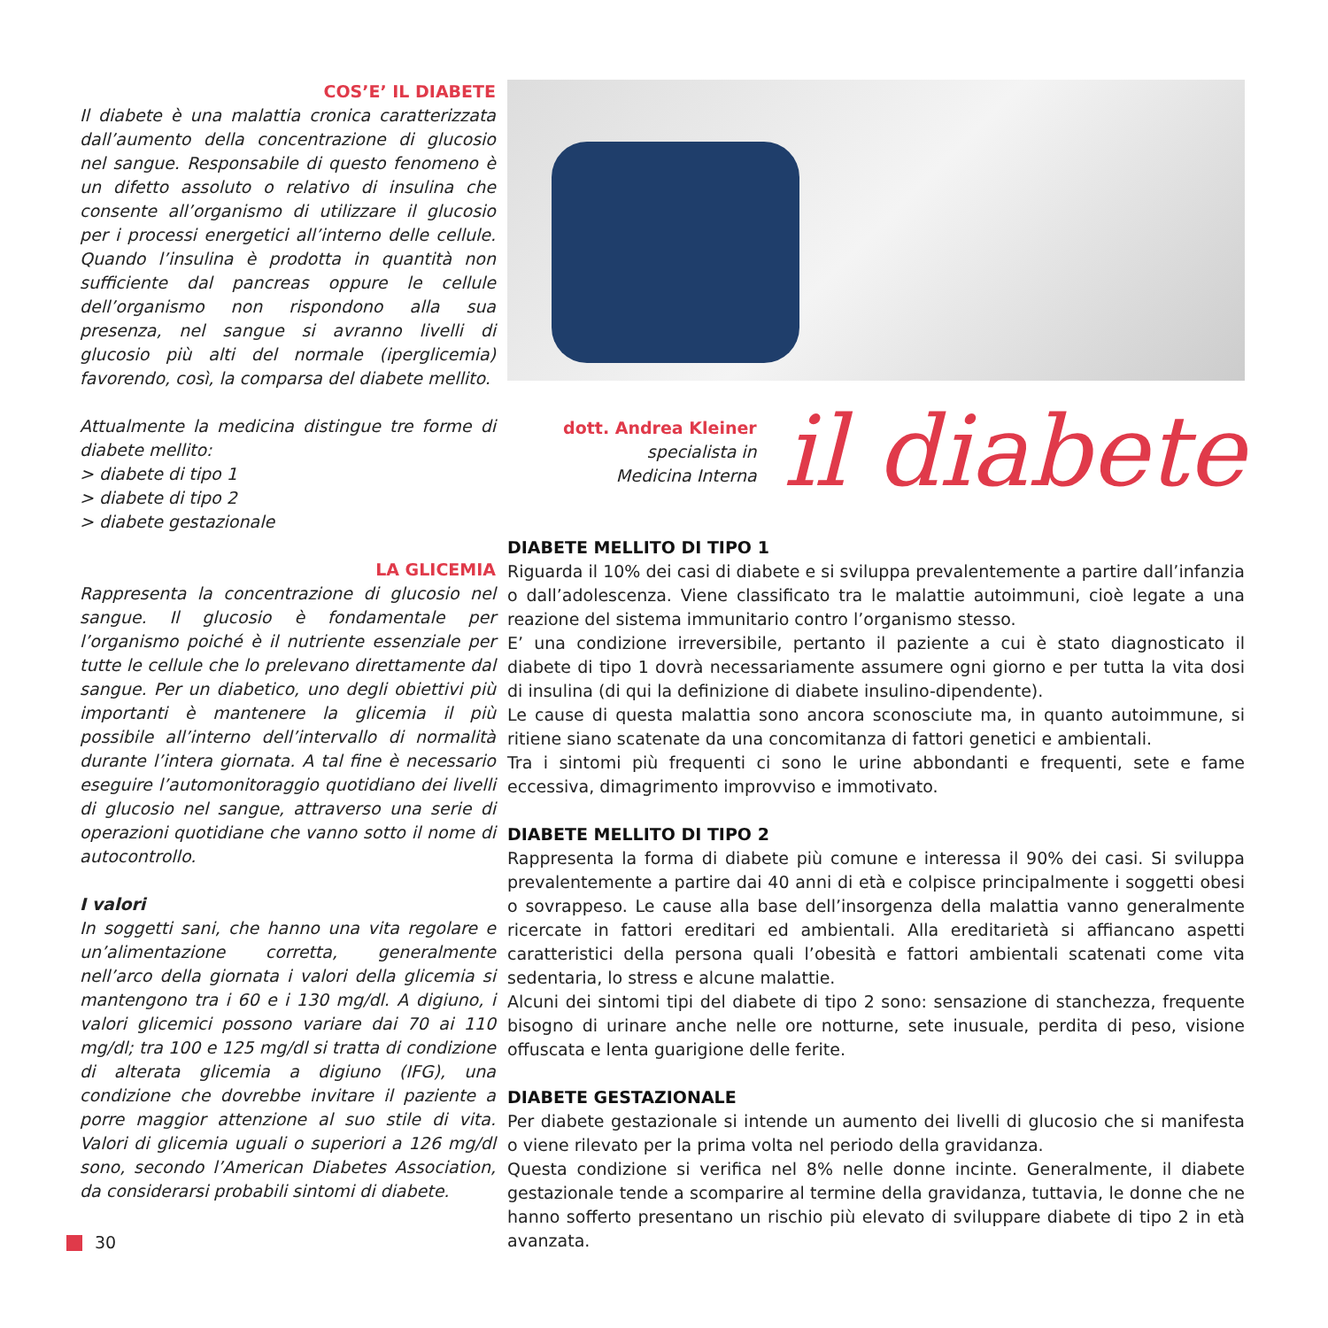COS’E’ IL DIABETE
Il diabete è una malattia cronica caratterizzata dall’aumento della concentrazione di glucosio nel sangue. Responsabile di questo fenomeno è un difetto assoluto o relativo di insulina che consente all’organismo di utilizzare il glucosio per i processi energetici all’interno delle cellule. Quando l’insulina è prodotta in quantità non sufficiente dal pancreas oppure le cellule dell’organismo non rispondono alla sua presenza, nel sangue si avranno livelli di glucosio più alti del normale (iperglicemia) favorendo, così, la comparsa del diabete mellito.
Attualmente la medicina distingue tre forme di diabete mellito:
> diabete di tipo 1
> diabete di tipo 2
> diabete gestazionale
LA GLICEMIA
Rappresenta la concentrazione di glucosio nel sangue. Il glucosio è fondamentale per l’organismo poiché è il nutriente essenziale per tutte le cellule che lo prelevano direttamente dal sangue. Per un diabetico, uno degli obiettivi più importanti è mantenere la glicemia il più possibile all’interno dell’intervallo di normalità durante l’intera giornata. A tal fine è necessario eseguire l’automonitoraggio quotidiano dei livelli di glucosio nel sangue, attraverso una serie di operazioni quotidiane che vanno sotto il nome di autocontrollo.
I valori
In soggetti sani, che hanno una vita regolare e un’alimentazione corretta, generalmente nell’arco della giornata i valori della glicemia si mantengono tra i 60 e i 130 mg/dl. A digiuno, i valori glicemici possono variare dai 70 ai 110 mg/dl; tra 100 e 125 mg/dl si tratta di condizione di alterata glicemia a digiuno (IFG), una condizione che dovrebbe invitare il paziente a porre maggior attenzione al suo stile di vita. Valori di glicemia uguali o superiori a 126 mg/dl sono, secondo l’American Diabetes Association, da considerarsi probabili sintomi di diabete.
dott. Andrea Kleiner
specialista in
Medicina Interna
il diabete
DIABETE MELLITO DI TIPO 1
Riguarda il 10% dei casi di diabete e si sviluppa prevalentemente a partire dall’infanzia o dall’adolescenza. Viene classificato tra le malattie autoimmuni, cioè legate a una reazione del sistema immunitario contro l’organismo stesso.
E’ una condizione irreversibile, pertanto il paziente a cui è stato diagnosticato il diabete di tipo 1 dovrà necessariamente assumere ogni giorno e per tutta la vita dosi di insulina (di qui la definizione di diabete insulino-dipendente).
Le cause di questa malattia sono ancora sconosciute ma, in quanto autoimmune, si ritiene siano scatenate da una concomitanza di fattori genetici e ambientali.
Tra i sintomi più frequenti ci sono le urine abbondanti e frequenti, sete e fame eccessiva, dimagrimento improvviso e immotivato.
DIABETE MELLITO DI TIPO 2
Rappresenta la forma di diabete più comune e interessa il 90% dei casi. Si sviluppa prevalentemente a partire dai 40 anni di età e colpisce principalmente i soggetti obesi o sovrappeso. Le cause alla base dell’insorgenza della malattia vanno generalmente ricercate in fattori ereditari ed ambientali. Alla ereditarietà si affiancano aspetti caratteristici della persona quali l’obesità e fattori ambientali scatenati come vita sedentaria, lo stress e alcune malattie.
Alcuni dei sintomi tipi del diabete di tipo 2 sono: sensazione di stanchezza, frequente bisogno di urinare anche nelle ore notturne, sete inusuale, perdita di peso, visione offuscata e lenta guarigione delle ferite.
DIABETE GESTAZIONALE
Per diabete gestazionale si intende un aumento dei livelli di glucosio che si manifesta o viene rilevato per la prima volta nel periodo della gravidanza.
Questa condizione si verifica nel 8% nelle donne incinte. Generalmente, il diabete gestazionale tende a scomparire al termine della gravidanza, tuttavia, le donne che ne hanno sofferto presentano un rischio più elevato di sviluppare diabete di tipo 2 in età avanzata.
30